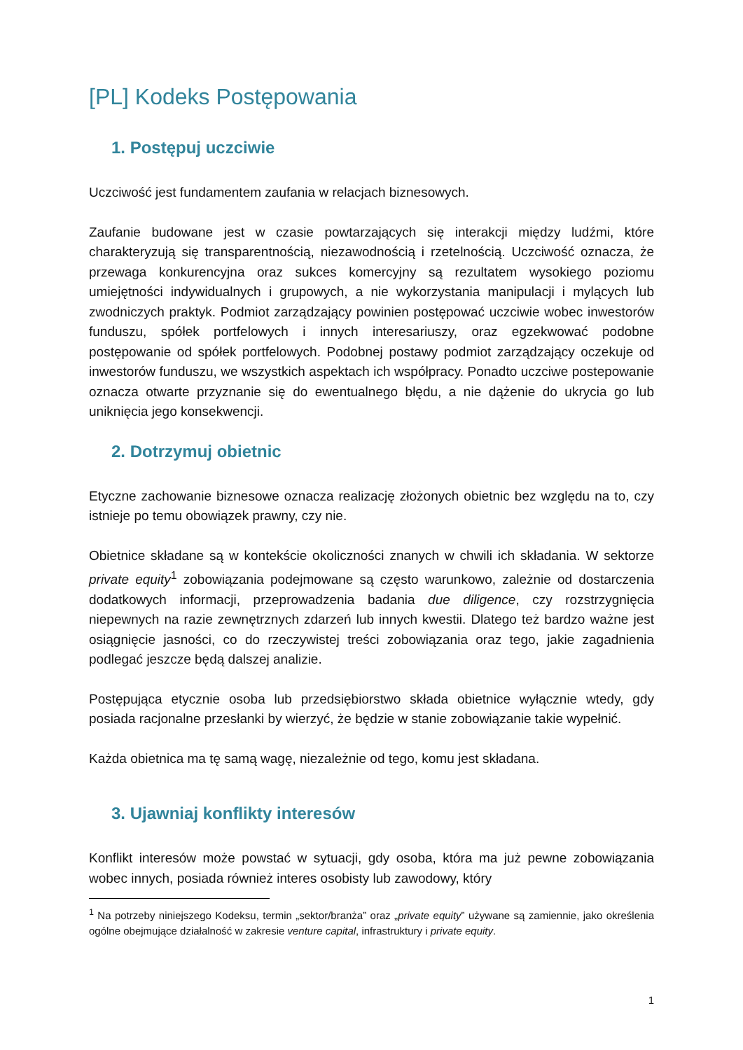[PL] Kodeks Postępowania
1. Postępuj uczciwie
Uczciwość jest fundamentem zaufania w relacjach biznesowych.
Zaufanie budowane jest w czasie powtarzających się interakcji między ludźmi, które charakteryzują się transparentnością, niezawodnością i rzetelnością. Uczciwość oznacza, że przewaga konkurencyjna oraz sukces komercyjny są rezultatem wysokiego poziomu umiejętności indywidualnych i grupowych, a nie wykorzystania manipulacji i mylących lub zwodniczych praktyk. Podmiot zarządzający powinien postępować uczciwie wobec inwestorów funduszu, spółek portfelowych i innych interesariuszy, oraz egzekwować podobne postępowanie od spółek portfelowych. Podobnej postawy podmiot zarządzający oczekuje od inwestorów funduszu, we wszystkich aspektach ich współpracy. Ponadto uczciwe postepowanie oznacza otwarte przyznanie się do ewentualnego błędu, a nie dążenie do ukrycia go lub uniknięcia jego konsekwencji.
2. Dotrzymuj obietnic
Etyczne zachowanie biznesowe oznacza realizację złożonych obietnic bez względu na to, czy istnieje po temu obowiązek prawny, czy nie.
Obietnice składane są w kontekście okoliczności znanych w chwili ich składania. W sektorze private equity<sup>1</sup> zobowiązania podejmowane są często warunkowo, zależnie od dostarczenia dodatkowych informacji, przeprowadzenia badania due diligence, czy rozstrzygnięcia niepewnych na razie zewnętrznych zdarzeń lub innych kwestii. Dlatego też bardzo ważne jest osiągnięcie jasności, co do rzeczywistej treści zobowiązania oraz tego, jakie zagadnienia podlegać jeszcze będą dalszej analizie.
Postępująca etycznie osoba lub przedsiębiorstwo składa obietnice wyłącznie wtedy, gdy posiada racjonalne przesłanki by wierzyć, że będzie w stanie zobowiązanie takie wypełnić.
Każda obietnica ma tę samą wagę, niezależnie od tego, komu jest składana.
3. Ujawniaj konflikty interesów
Konflikt interesów może powstać w sytuacji, gdy osoba, która ma już pewne zobowiązania wobec innych, posiada również interes osobisty lub zawodowy, który
<sup>1</sup> Na potrzeby niniejszego Kodeksu, termin „sektor/branża” oraz „private equity” używane są zamiennie, jako określenia ogólne obejmujące działalność w zakresie venture capital, infrastruktury i private equity.
1